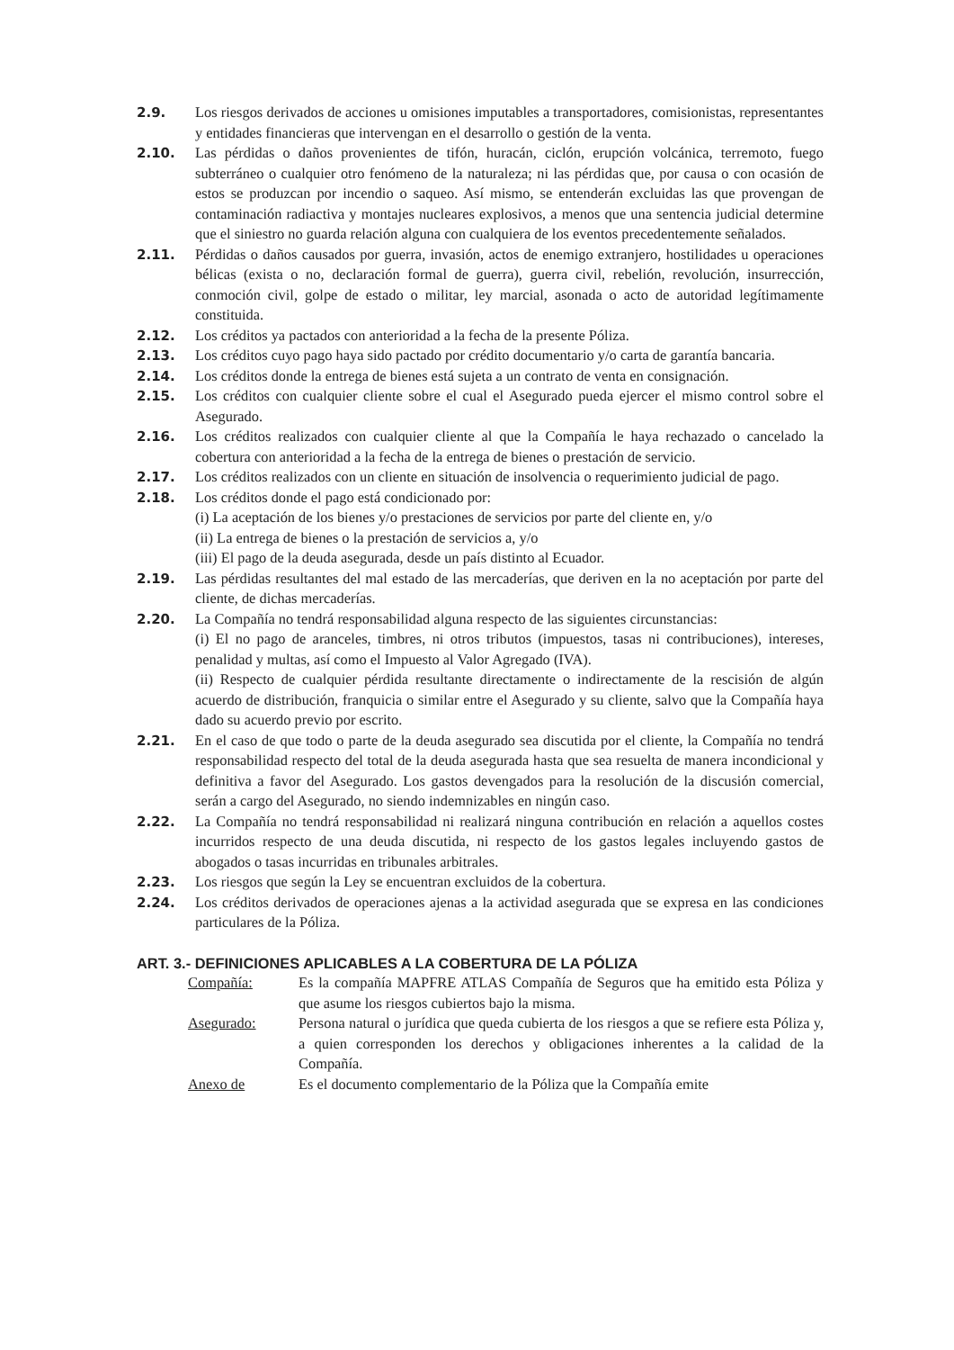2.9. Los riesgos derivados de acciones u omisiones imputables a transportadores, comisionistas, representantes y entidades financieras que intervengan en el desarrollo o gestión de la venta.
2.10. Las pérdidas o daños provenientes de tifón, huracán, ciclón, erupción volcánica, terremoto, fuego subterráneo o cualquier otro fenómeno de la naturaleza; ni las pérdidas que, por causa o con ocasión de estos se produzcan por incendio o saqueo. Así mismo, se entenderán excluidas las que provengan de contaminación radiactiva y montajes nucleares explosivos, a menos que una sentencia judicial determine que el siniestro no guarda relación alguna con cualquiera de los eventos precedentemente señalados.
2.11. Pérdidas o daños causados por guerra, invasión, actos de enemigo extranjero, hostilidades u operaciones bélicas (exista o no, declaración formal de guerra), guerra civil, rebelión, revolución, insurrección, conmoción civil, golpe de estado o militar, ley marcial, asonada o acto de autoridad legítimamente constituida.
2.12. Los créditos ya pactados con anterioridad a la fecha de la presente Póliza.
2.13. Los créditos cuyo pago haya sido pactado por crédito documentario y/o carta de garantía bancaria.
2.14. Los créditos donde la entrega de bienes está sujeta a un contrato de venta en consignación.
2.15. Los créditos con cualquier cliente sobre el cual el Asegurado pueda ejercer el mismo control sobre el Asegurado.
2.16. Los créditos realizados con cualquier cliente al que la Compañía le haya rechazado o cancelado la cobertura con anterioridad a la fecha de la entrega de bienes o prestación de servicio.
2.17. Los créditos realizados con un cliente en situación de insolvencia o requerimiento judicial de pago.
2.18. Los créditos donde el pago está condicionado por:
(i) La aceptación de los bienes y/o prestaciones de servicios por parte del cliente en, y/o
(ii) La entrega de bienes o la prestación de servicios a, y/o
(iii) El pago de la deuda asegurada, desde un país distinto al Ecuador.
2.19. Las pérdidas resultantes del mal estado de las mercaderías, que deriven en la no aceptación por parte del cliente, de dichas mercaderías.
2.20. La Compañía no tendrá responsabilidad alguna respecto de las siguientes circunstancias:
(i) El no pago de aranceles, timbres, ni otros tributos (impuestos, tasas ni contribuciones), intereses, penalidad y multas, así como el Impuesto al Valor Agregado (IVA).
(ii) Respecto de cualquier pérdida resultante directamente o indirectamente de la rescisión de algún acuerdo de distribución, franquicia o similar entre el Asegurado y su cliente, salvo que la Compañía haya dado su acuerdo previo por escrito.
2.21. En el caso de que todo o parte de la deuda asegurado sea discutida por el cliente, la Compañía no tendrá responsabilidad respecto del total de la deuda asegurada hasta que sea resuelta de manera incondicional y definitiva a favor del Asegurado. Los gastos devengados para la resolución de la discusión comercial, serán a cargo del Asegurado, no siendo indemnizables en ningún caso.
2.22. La Compañía no tendrá responsabilidad ni realizará ninguna contribución en relación a aquellos costes incurridos respecto de una deuda discutida, ni respecto de los gastos legales incluyendo gastos de abogados o tasas incurridas en tribunales arbitrales.
2.23. Los riesgos que según la Ley se encuentran excluidos de la cobertura.
2.24. Los créditos derivados de operaciones ajenas a la actividad asegurada que se expresa en las condiciones particulares de la Póliza.
ART. 3.- DEFINICIONES APLICABLES A LA COBERTURA DE LA PÓLIZA
Compañía: Es la compañía MAPFRE ATLAS Compañía de Seguros que ha emitido esta Póliza y que asume los riesgos cubiertos bajo la misma.
Asegurado: Persona natural o jurídica que queda cubierta de los riesgos a que se refiere esta Póliza y, a quien corresponden los derechos y obligaciones inherentes a la calidad de la Compañía.
Anexo de Es el documento complementario de la Póliza que la Compañía emite